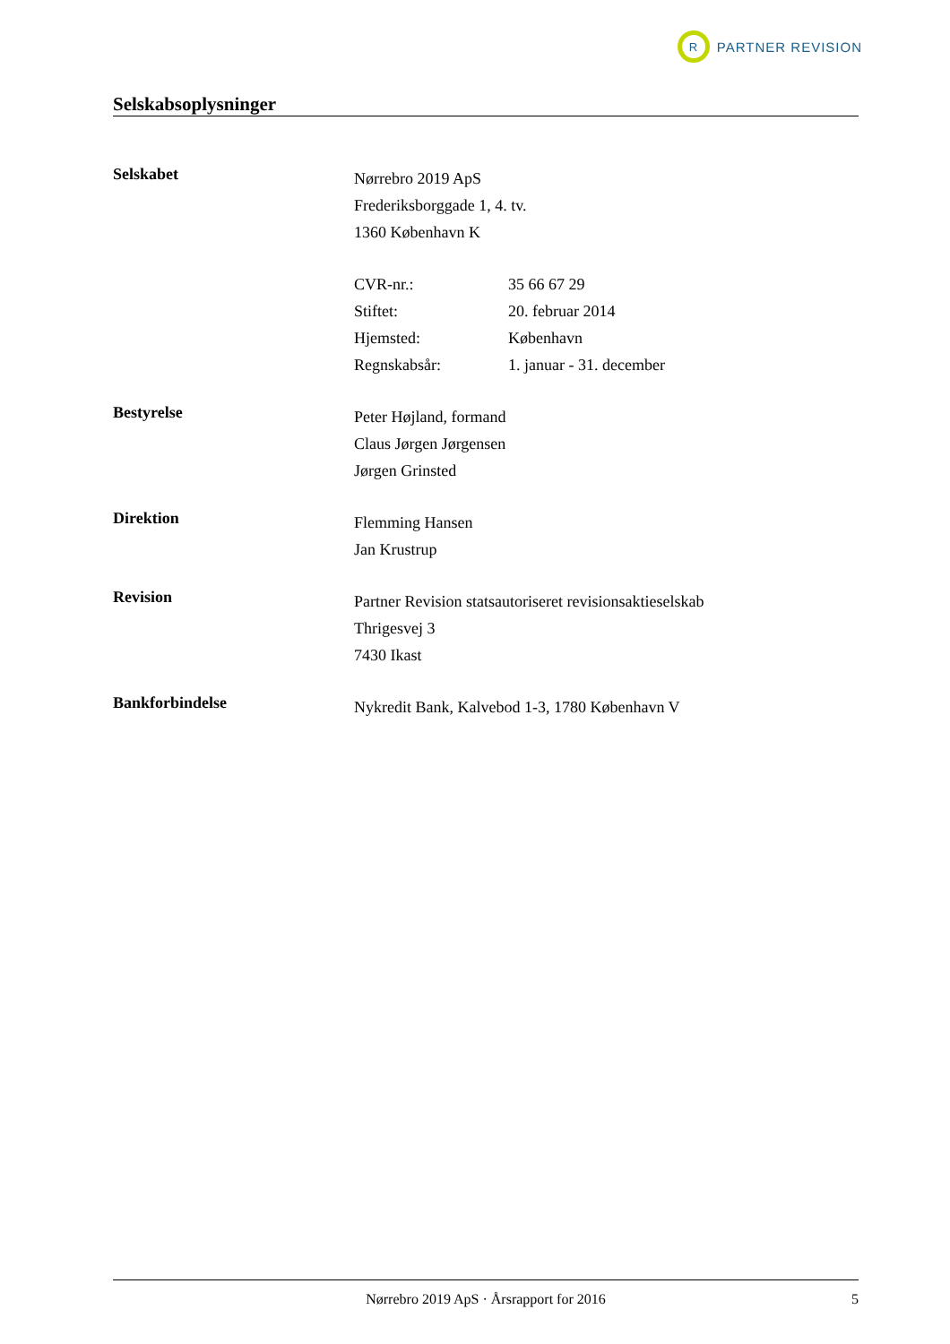R
PARTNER REVISION
Selskabsoplysninger
Selskabet
Nørrebro 2019 ApS
Frederiksborggade 1, 4. tv.
1360 København K
| CVR-nr.: | 35 66 67 29 |
| Stiftet: | 20. februar 2014 |
| Hjemsted: | København |
| Regnskabsår: | 1. januar - 31. december |
Bestyrelse
Peter Højland, formand
Claus Jørgen Jørgensen
Jørgen Grinsted
Direktion
Flemming Hansen
Jan Krustrup
Revision
Partner Revision statsautoriseret revisionsaktieselskab
Thrigesvej 3
7430 Ikast
Bankforbindelse
Nykredit Bank, Kalvebod 1-3, 1780 København V
Nørrebro 2019 ApS · Årsrapport for 2016 5